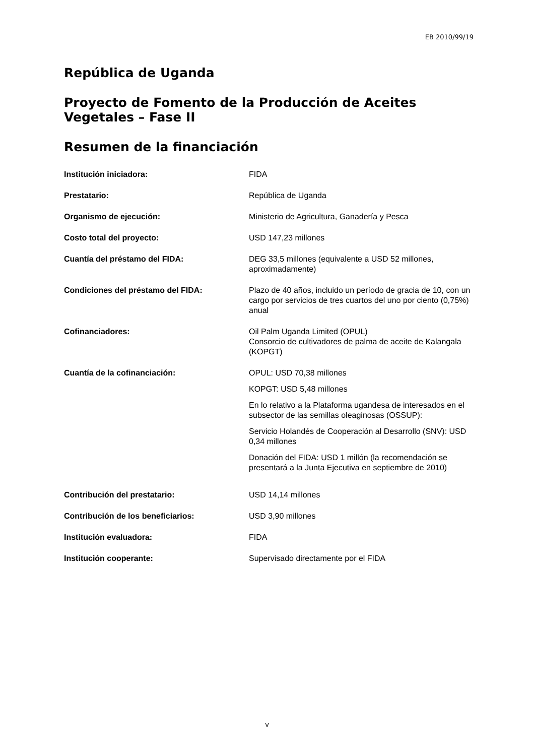EB 2010/99/19
República de Uganda
Proyecto de Fomento de la Producción de Aceites Vegetales – Fase II
Resumen de la financiación
| Institución iniciadora: | FIDA |
| Prestatario: | República de Uganda |
| Organismo de ejecución: | Ministerio de Agricultura, Ganadería y Pesca |
| Costo total del proyecto: | USD 147,23 millones |
| Cuantía del préstamo del FIDA: | DEG 33,5 millones (equivalente a USD 52 millones, aproximadamente) |
| Condiciones del préstamo del FIDA: | Plazo de 40 años, incluido un período de gracia de 10, con un cargo por servicios de tres cuartos del uno por ciento (0,75%) anual |
| Cofinanciadores: | Oil Palm Uganda Limited (OPUL) Consorcio de cultivadores de palma de aceite de Kalangala (KOPGT) |
| Cuantía de la cofinanciación: | OPUL: USD 70,38 millones KOPGT: USD 5,48 millones En lo relativo a la Plataforma ugandesa de interesados en el subsector de las semillas oleaginosas (OSSUP): Servicio Holandés de Cooperación al Desarrollo (SNV): USD 0,34 millones Donación del FIDA: USD 1 millón (la recomendación se presentará a la Junta Ejecutiva en septiembre de 2010) |
| Contribución del prestatario: | USD 14,14 millones |
| Contribución de los beneficiarios: | USD 3,90 millones |
| Institución evaluadora: | FIDA |
| Institución cooperante: | Supervisado directamente por el FIDA |
v